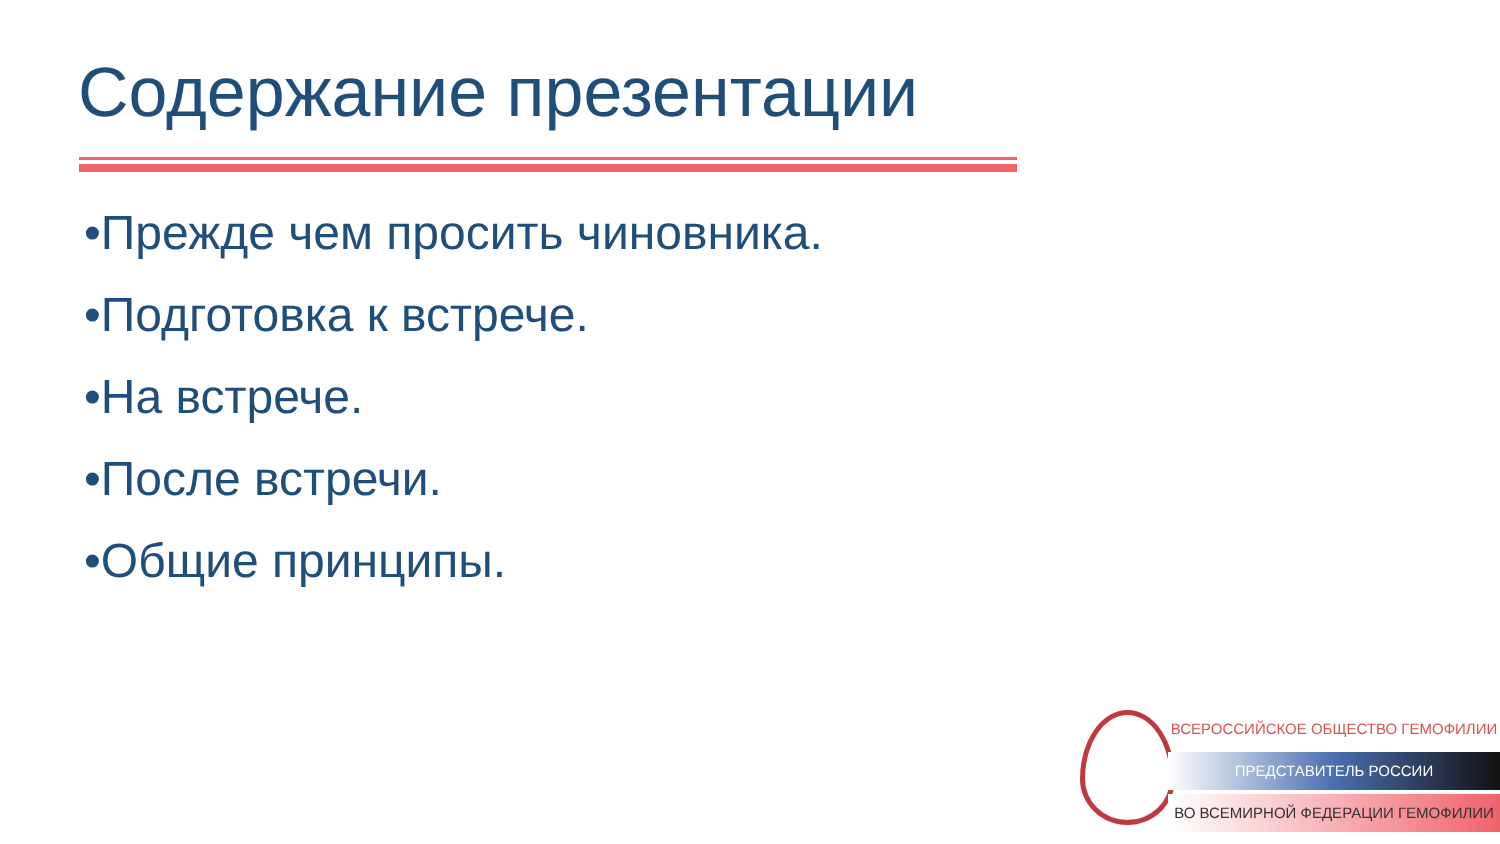Содержание презентации
•Прежде чем просить чиновника.
•Подготовка к встрече.
•На встрече.
•После встречи.
•Общие принципы.
ВСЕРОССИЙСКОЕ ОБЩЕСТВО ГЕМОФИЛИИ
ПРЕДСТАВИТЕЛЬ РОССИИ
ВО ВСЕМИРНОЙ ФЕДЕРАЦИИ ГЕМОФИЛИИ